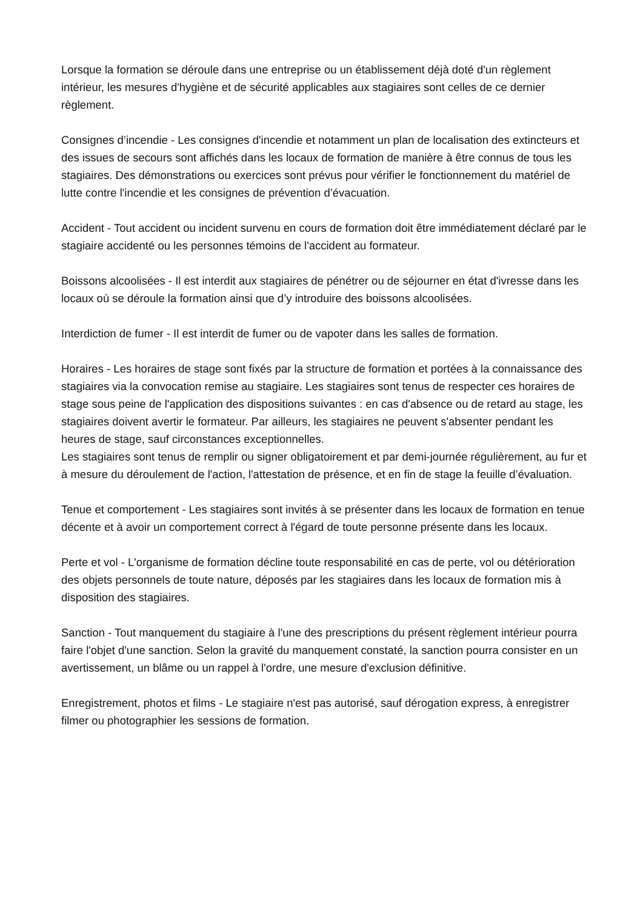Lorsque la formation se déroule dans une entreprise ou un établissement déjà doté d'un règlement intérieur, les mesures d'hygiène et de sécurité applicables aux stagiaires sont celles de ce dernier règlement.
Consignes d’incendie - Les consignes d'incendie et notamment un plan de localisation des extincteurs et des issues de secours sont affichés dans les locaux de formation de manière à être connus de tous les stagiaires. Des démonstrations ou exercices sont prévus pour vérifier le fonctionnement du matériel de lutte contre l'incendie et les consignes de prévention d’évacuation.
Accident - Tout accident ou incident survenu en cours de formation doit être immédiatement déclaré par le stagiaire accidenté ou les personnes témoins de l'accident au formateur.
Boissons alcoolisées - Il est interdit aux stagiaires de pénétrer ou de séjourner en état d'ivresse dans les locaux où se déroule la formation ainsi que d’y introduire des boissons alcoolisées.
Interdiction de fumer - Il est interdit de fumer ou de vapoter dans les salles de formation.
Horaires - Les horaires de stage sont fixés par la structure de formation et portées à la connaissance des stagiaires via la convocation remise au stagiaire. Les stagiaires sont tenus de respecter ces horaires de stage sous peine de l'application des dispositions suivantes : en cas d'absence ou de retard au stage, les stagiaires doivent avertir le formateur. Par ailleurs, les stagiaires ne peuvent s'absenter pendant les heures de stage, sauf circonstances exceptionnelles.
Les stagiaires sont tenus de remplir ou signer obligatoirement et par demi-journée régulièrement, au fur et à mesure du déroulement de l'action, l'attestation de présence, et en fin de stage la feuille d’évaluation.
Tenue et comportement - Les stagiaires sont invités à se présenter dans les locaux de formation en tenue décente et à avoir un comportement correct à l'égard de toute personne présente dans les locaux.
Perte et vol - L'organisme de formation décline toute responsabilité en cas de perte, vol ou détérioration des objets personnels de toute nature, déposés par les stagiaires dans les locaux de formation mis à disposition des stagiaires.
Sanction - Tout manquement du stagiaire à l'une des prescriptions du présent règlement intérieur pourra faire l'objet d'une sanction. Selon la gravité du manquement constaté, la sanction pourra consister en un avertissement, un blâme ou un rappel à l'ordre, une mesure d'exclusion définitive.
Enregistrement, photos et films - Le stagiaire n'est pas autorisé, sauf dérogation express, à enregistrer filmer ou photographier les sessions de formation.